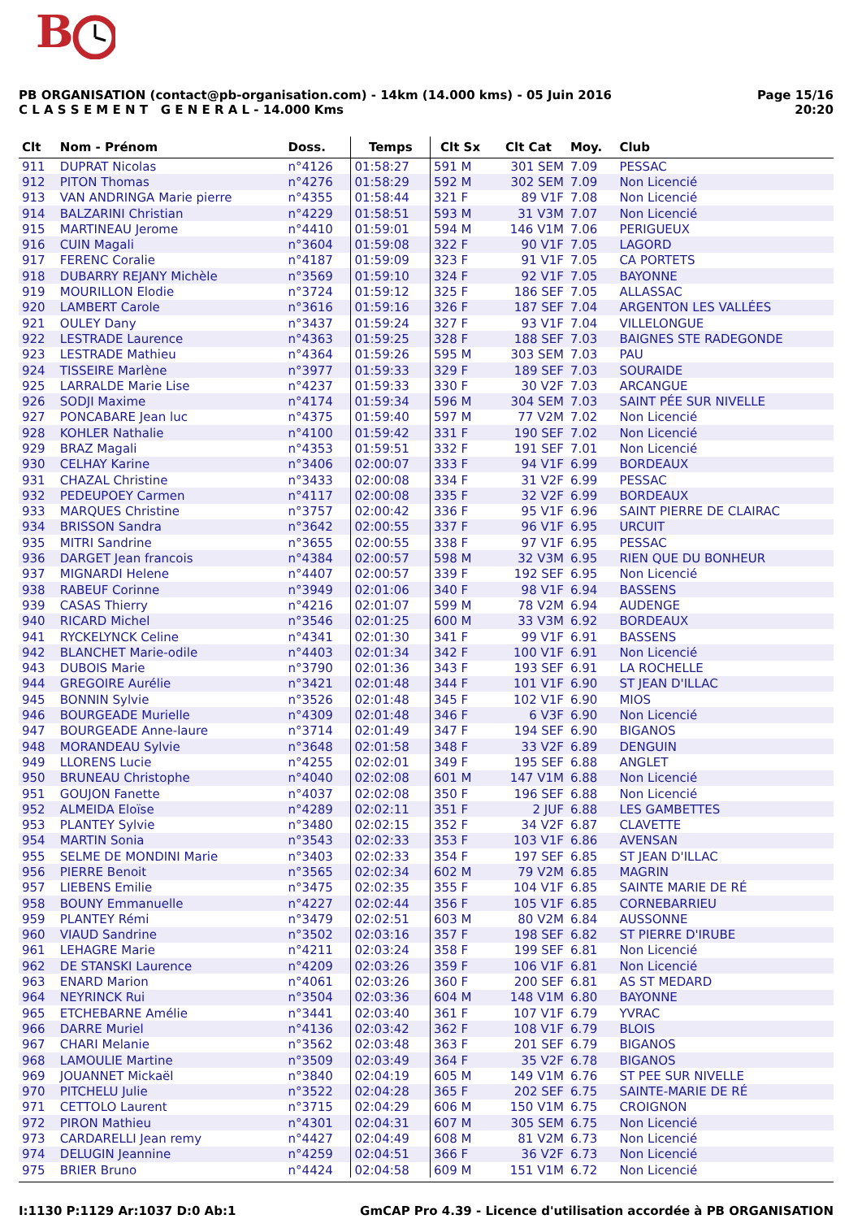B
Page 15/16
20:20
PB ORGANISATION (contact@pb-organisation.com) - 14km (14.000 kms) - 05 Juin 2016
C L A S S E M E N T G E N E R A L - 14.000 Kms
| Clt | Nom - Prénom | Doss. | Temps | Clt Sx | Clt Cat | Moy. | Club |
| --- | --- | --- | --- | --- | --- | --- | --- |
| 911 | DUPRAT Nicolas | n°4126 | 01:58:27 | 591 M | 301 SEM | 7.09 | PESSAC |
| 912 | PITON Thomas | n°4276 | 01:58:29 | 592 M | 302 SEM | 7.09 | Non Licencié |
| 913 | VAN ANDRINGA Marie pierre | n°4355 | 01:58:44 | 321 F | 89 V1F | 7.08 | Non Licencié |
| 914 | BALZARINI Christian | n°4229 | 01:58:51 | 593 M | 31 V3M | 7.07 | Non Licencié |
| 915 | MARTINEAU Jerome | n°4410 | 01:59:01 | 594 M | 146 V1M | 7.06 | PERIGUEUX |
| 916 | CUIN Magali | n°3604 | 01:59:08 | 322 F | 90 V1F | 7.05 | LAGORD |
| 917 | FERENC Coralie | n°4187 | 01:59:09 | 323 F | 91 V1F | 7.05 | CA PORTETS |
| 918 | DUBARRY REJANY Michèle | n°3569 | 01:59:10 | 324 F | 92 V1F | 7.05 | BAYONNE |
| 919 | MOURILLON Elodie | n°3724 | 01:59:12 | 325 F | 186 SEF | 7.05 | ALLASSAC |
| 920 | LAMBERT Carole | n°3616 | 01:59:16 | 326 F | 187 SEF | 7.04 | ARGENTON LES VALLÉES |
| 921 | OULEY Dany | n°3437 | 01:59:24 | 327 F | 93 V1F | 7.04 | VILLELONGUE |
| 922 | LESTRADE Laurence | n°4363 | 01:59:25 | 328 F | 188 SEF | 7.03 | BAIGNES STE RADEGONDE |
| 923 | LESTRADE Mathieu | n°4364 | 01:59:26 | 595 M | 303 SEM | 7.03 | PAU |
| 924 | TISSEIRE Marlène | n°3977 | 01:59:33 | 329 F | 189 SEF | 7.03 | SOURAIDE |
| 925 | LARRALDE Marie Lise | n°4237 | 01:59:33 | 330 F | 30 V2F | 7.03 | ARCANGUE |
| 926 | SODJI Maxime | n°4174 | 01:59:34 | 596 M | 304 SEM | 7.03 | SAINT PÉE SUR NIVELLE |
| 927 | PONCABARE Jean luc | n°4375 | 01:59:40 | 597 M | 77 V2M | 7.02 | Non Licencié |
| 928 | KOHLER Nathalie | n°4100 | 01:59:42 | 331 F | 190 SEF | 7.02 | Non Licencié |
| 929 | BRAZ Magali | n°4353 | 01:59:51 | 332 F | 191 SEF | 7.01 | Non Licencié |
| 930 | CELHAY Karine | n°3406 | 02:00:07 | 333 F | 94 V1F | 6.99 | BORDEAUX |
| 931 | CHAZAL Christine | n°3433 | 02:00:08 | 334 F | 31 V2F | 6.99 | PESSAC |
| 932 | PEDEUPOEY Carmen | n°4117 | 02:00:08 | 335 F | 32 V2F | 6.99 | BORDEAUX |
| 933 | MARQUES Christine | n°3757 | 02:00:42 | 336 F | 95 V1F | 6.96 | SAINT PIERRE DE CLAIRAC |
| 934 | BRISSON Sandra | n°3642 | 02:00:55 | 337 F | 96 V1F | 6.95 | URCUIT |
| 935 | MITRI Sandrine | n°3655 | 02:00:55 | 338 F | 97 V1F | 6.95 | PESSAC |
| 936 | DARGET Jean francois | n°4384 | 02:00:57 | 598 M | 32 V3M | 6.95 | RIEN QUE DU BONHEUR |
| 937 | MIGNARDI Helene | n°4407 | 02:00:57 | 339 F | 192 SEF | 6.95 | Non Licencié |
| 938 | RABEUF Corinne | n°3949 | 02:01:06 | 340 F | 98 V1F | 6.94 | BASSENS |
| 939 | CASAS Thierry | n°4216 | 02:01:07 | 599 M | 78 V2M | 6.94 | AUDENGE |
| 940 | RICARD Michel | n°3546 | 02:01:25 | 600 M | 33 V3M | 6.92 | BORDEAUX |
| 941 | RYCKELYNCK Celine | n°4341 | 02:01:30 | 341 F | 99 V1F | 6.91 | BASSENS |
| 942 | BLANCHET Marie-odile | n°4403 | 02:01:34 | 342 F | 100 V1F | 6.91 | Non Licencié |
| 943 | DUBOIS Marie | n°3790 | 02:01:36 | 343 F | 193 SEF | 6.91 | LA ROCHELLE |
| 944 | GREGOIRE Aurélie | n°3421 | 02:01:48 | 344 F | 101 V1F | 6.90 | ST JEAN D'ILLAC |
| 945 | BONNIN Sylvie | n°3526 | 02:01:48 | 345 F | 102 V1F | 6.90 | MIOS |
| 946 | BOURGEADE Murielle | n°4309 | 02:01:48 | 346 F | 6 V3F | 6.90 | Non Licencié |
| 947 | BOURGEADE Anne-laure | n°3714 | 02:01:49 | 347 F | 194 SEF | 6.90 | BIGANOS |
| 948 | MORANDEAU Sylvie | n°3648 | 02:01:58 | 348 F | 33 V2F | 6.89 | DENGUIN |
| 949 | LLORENS Lucie | n°4255 | 02:02:01 | 349 F | 195 SEF | 6.88 | ANGLET |
| 950 | BRUNEAU Christophe | n°4040 | 02:02:08 | 601 M | 147 V1M | 6.88 | Non Licencié |
| 951 | GOUJON Fanette | n°4037 | 02:02:08 | 350 F | 196 SEF | 6.88 | Non Licencié |
| 952 | ALMEIDA Eloïse | n°4289 | 02:02:11 | 351 F | 2 JUF | 6.88 | LES GAMBETTES |
| 953 | PLANTEY Sylvie | n°3480 | 02:02:15 | 352 F | 34 V2F | 6.87 | CLAVETTE |
| 954 | MARTIN Sonia | n°3543 | 02:02:33 | 353 F | 103 V1F | 6.86 | AVENSAN |
| 955 | SELME DE MONDINI Marie | n°3403 | 02:02:33 | 354 F | 197 SEF | 6.85 | ST JEAN D'ILLAC |
| 956 | PIERRE Benoit | n°3565 | 02:02:34 | 602 M | 79 V2M | 6.85 | MAGRIN |
| 957 | LIEBENS Emilie | n°3475 | 02:02:35 | 355 F | 104 V1F | 6.85 | SAINTE MARIE DE RÉ |
| 958 | BOUNY Emmanuelle | n°4227 | 02:02:44 | 356 F | 105 V1F | 6.85 | CORNEBARRIEU |
| 959 | PLANTEY Rémi | n°3479 | 02:02:51 | 603 M | 80 V2M | 6.84 | AUSSONNE |
| 960 | VIAUD Sandrine | n°3502 | 02:03:16 | 357 F | 198 SEF | 6.82 | ST PIERRE D'IRUBE |
| 961 | LEHAGRE Marie | n°4211 | 02:03:24 | 358 F | 199 SEF | 6.81 | Non Licencié |
| 962 | DE STANSKI Laurence | n°4209 | 02:03:26 | 359 F | 106 V1F | 6.81 | Non Licencié |
| 963 | ENARD Marion | n°4061 | 02:03:26 | 360 F | 200 SEF | 6.81 | AS ST MEDARD |
| 964 | NEYRINCK Rui | n°3504 | 02:03:36 | 604 M | 148 V1M | 6.80 | BAYONNE |
| 965 | ETCHEBARNE Amélie | n°3441 | 02:03:40 | 361 F | 107 V1F | 6.79 | YVRAC |
| 966 | DARRE Muriel | n°4136 | 02:03:42 | 362 F | 108 V1F | 6.79 | BLOIS |
| 967 | CHARI Melanie | n°3562 | 02:03:48 | 363 F | 201 SEF | 6.79 | BIGANOS |
| 968 | LAMOULIE Martine | n°3509 | 02:03:49 | 364 F | 35 V2F | 6.78 | BIGANOS |
| 969 | JOUANNET Mickaël | n°3840 | 02:04:19 | 605 M | 149 V1M | 6.76 | ST PEE SUR NIVELLE |
| 970 | PITCHELU Julie | n°3522 | 02:04:28 | 365 F | 202 SEF | 6.75 | SAINTE-MARIE DE RÉ |
| 971 | CETTOLO Laurent | n°3715 | 02:04:29 | 606 M | 150 V1M | 6.75 | CROIGNON |
| 972 | PIRON Mathieu | n°4301 | 02:04:31 | 607 M | 305 SEM | 6.75 | Non Licencié |
| 973 | CARDARELLI Jean remy | n°4427 | 02:04:49 | 608 M | 81 V2M | 6.73 | Non Licencié |
| 974 | DELUGIN Jeannine | n°4259 | 02:04:51 | 366 F | 36 V2F | 6.73 | Non Licencié |
| 975 | BRIER Bruno | n°4424 | 02:04:58 | 609 M | 151 V1M | 6.72 | Non Licencié |
GmCAP Pro 4.39 - Licence d'utilisation accordée à PB ORGANISATION I:1130 P:1129 Ar:1037 D:0 Ab:1